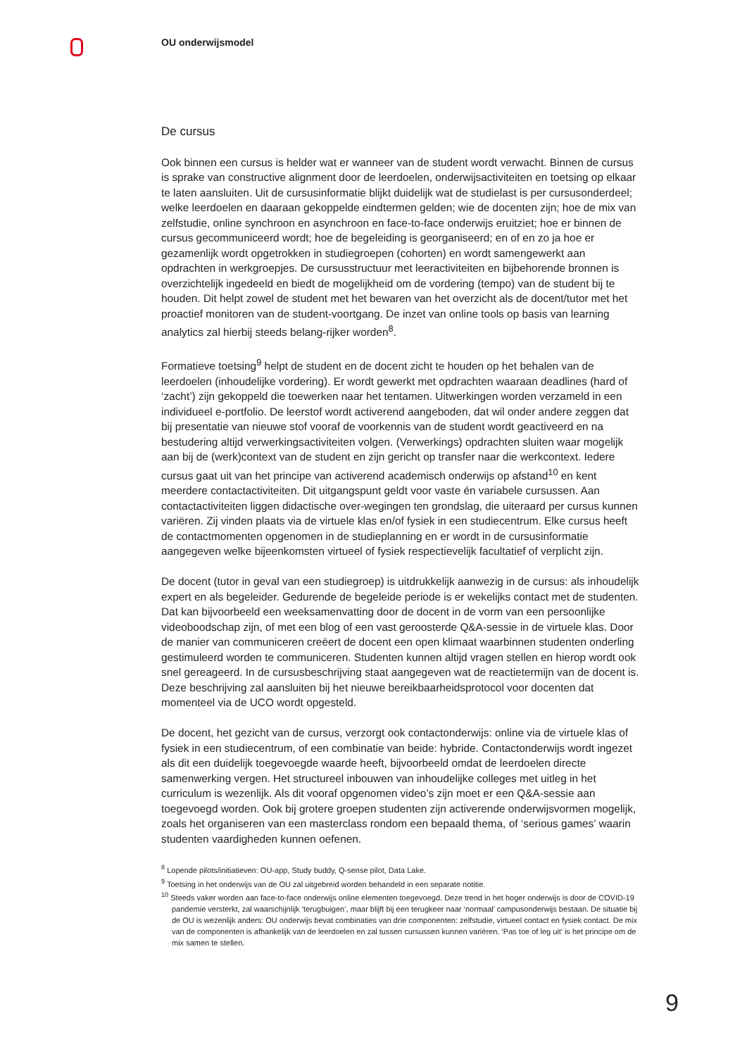OU onderwijsmodel
De cursus
Ook binnen een cursus is helder wat er wanneer van de student wordt verwacht. Binnen de cursus is sprake van constructive alignment door de leerdoelen, onderwijsactiviteiten en toetsing op elkaar te laten aansluiten. Uit de cursusinformatie blijkt duidelijk wat de studielast is per cursusonderdeel; welke leerdoelen en daaraan gekoppelde eindtermen gelden; wie de docenten zijn; hoe de mix van zelfstudie, online synchroon en asynchroon en face-to-face onderwijs eruitziet; hoe er binnen de cursus gecommuniceerd wordt; hoe de begeleiding is georganiseerd; en of en zo ja hoe er gezamenlijk wordt opgetrokken in studiegroepen (cohorten) en wordt samengewerkt aan opdrachten in werkgroepjes. De cursusstructuur met leeractiviteiten en bijbehorende bronnen is overzichtelijk ingedeeld en biedt de mogelijkheid om de vordering (tempo) van de student bij te houden. Dit helpt zowel de student met het bewaren van het overzicht als de docent/tutor met het proactief monitoren van de student-voortgang. De inzet van online tools op basis van learning analytics zal hierbij steeds belang-rijker worden<sup>8</sup>.
Formatieve toetsing<sup>9</sup> helpt de student en de docent zicht te houden op het behalen van de leerdoelen (inhoudelijke vordering). Er wordt gewerkt met opdrachten waaraan deadlines (hard of ‘zacht’) zijn gekoppeld die toewerken naar het tentamen. Uitwerkingen worden verzameld in een individueel e-portfolio. De leerstof wordt activerend aangeboden, dat wil onder andere zeggen dat bij presentatie van nieuwe stof vooraf de voorkennis van de student wordt geactiveerd en na bestudering altijd verwerkingsactiviteiten volgen. (Verwerkings) opdrachten sluiten waar mogelijk aan bij de (werk)context van de student en zijn gericht op transfer naar die werkcontext. Iedere cursus gaat uit van het principe van activerend academisch onderwijs op afstand<sup>10</sup> en kent meerdere contactactiviteiten. Dit uitgangspunt geldt voor vaste én variabele cursussen. Aan contactactiviteiten liggen didactische over-wegingen ten grondslag, die uiteraard per cursus kunnen variëren. Zij vinden plaats via de virtuele klas en/of fysiek in een studiecentrum. Elke cursus heeft de contactmomenten opgenomen in de studieplanning en er wordt in de cursusinformatie aangegeven welke bijeenkomsten virtueel of fysiek respectievelijk facultatief of verplicht zijn.
De docent (tutor in geval van een studiegroep) is uitdrukkelijk aanwezig in de cursus: als inhoudelijk expert en als begeleider. Gedurende de begeleide periode is er wekelijks contact met de studenten. Dat kan bijvoorbeeld een weeksamenvatting door de docent in de vorm van een persoonlijke videoboodschap zijn, of met een blog of een vast geroosterde Q&A-sessie in de virtuele klas. Door de manier van communiceren creëert de docent een open klimaat waarbinnen studenten onderling gestimuleerd worden te communiceren. Studenten kunnen altijd vragen stellen en hierop wordt ook snel gereageerd. In de cursusbeschrijving staat aangegeven wat de reactietermijn van de docent is. Deze beschrijving zal aansluiten bij het nieuwe bereikbaarheidsprotocol voor docenten dat momenteel via de UCO wordt opgesteld.
De docent, het gezicht van de cursus, verzorgt ook contactonderwijs: online via de virtuele klas of fysiek in een studiecentrum, of een combinatie van beide: hybride. Contactonderwijs wordt ingezet als dit een duidelijk toegevoegde waarde heeft, bijvoorbeeld omdat de leerdoelen directe samenwerking vergen. Het structureel inbouwen van inhoudelijke colleges met uitleg in het curriculum is wezenlijk. Als dit vooraf opgenomen video’s zijn moet er een Q&A-sessie aan toegevoegd worden. Ook bij grotere groepen studenten zijn activerende onderwijsvormen mogelijk, zoals het organiseren van een masterclass rondom een bepaald thema, of ‘serious games’ waarin studenten vaardigheden kunnen oefenen.
<sup>8</sup> Lopende pilots/initiatieven: OU-app, Study buddy, Q-sense pilot, Data Lake.
<sup>9</sup> Toetsing in het onderwijs van de OU zal uitgebreid worden behandeld in een separate notitie.
<sup>10</sup> Steeds vaker worden aan face-to-face onderwijs online elementen toegevoegd. Deze trend in het hoger onderwijs is door de COVID-19 pandemie versterkt, zal waarschijnlijk ‘terugbuigen’, maar blijft bij een terugkeer naar ‘normaal’ campusonderwijs bestaan. De situatie bij de OU is wezenlijk anders: OU onderwijs bevat combinaties van drie componenten: zelfstudie, virtueel contact en fysiek contact. De mix van de componenten is afhankelijk van de leerdoelen en zal tussen cursussen kunnen variëren. ‘Pas toe of leg uit’ is het principe om de mix samen te stellen.
9